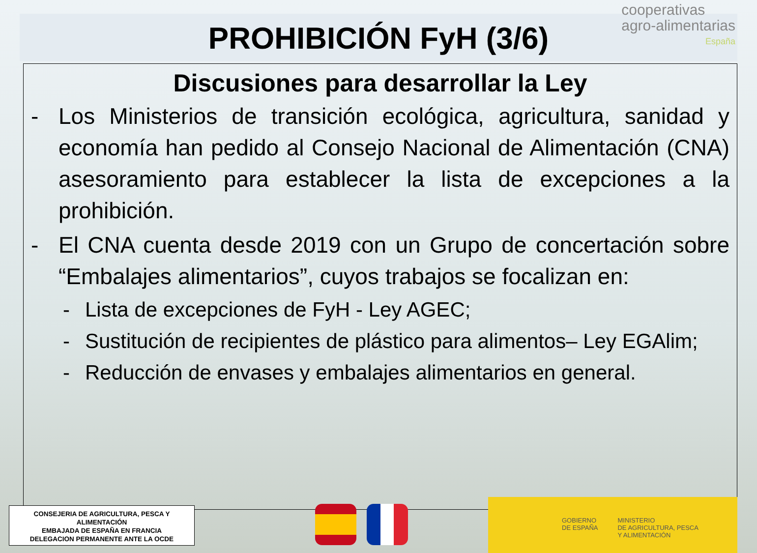PROHIBICIÓN FyH (3/6)
cooperativas
agro-alimentarias
España
Discusiones para desarrollar la Ley
- Los Ministerios de transición ecológica, agricultura, sanidad y economía han pedido al Consejo Nacional de Alimentación (CNA) asesoramiento para establecer la lista de excepciones a la prohibición.
- El CNA cuenta desde 2019 con un Grupo de concertación sobre “Embalajes alimentarios”, cuyos trabajos se focalizan en:
- Lista de excepciones de FyH - Ley AGEC;
- Sustitución de recipientes de plástico para alimentos– Ley EGAlim;
- Reducción de envases y embalajes alimentarios en general.
CONSEJERIA DE AGRICULTURA, PESCA Y
ALIMENTACIÓN
EMBAJADA DE ESPAÑA EN FRANCIA
DELEGACION PERMANENTE ANTE LA OCDE
GOBIERNO
DE ESPAÑA MINISTERIO
DE AGRICULTURA, PESCA
Y ALIMENTACIÓN